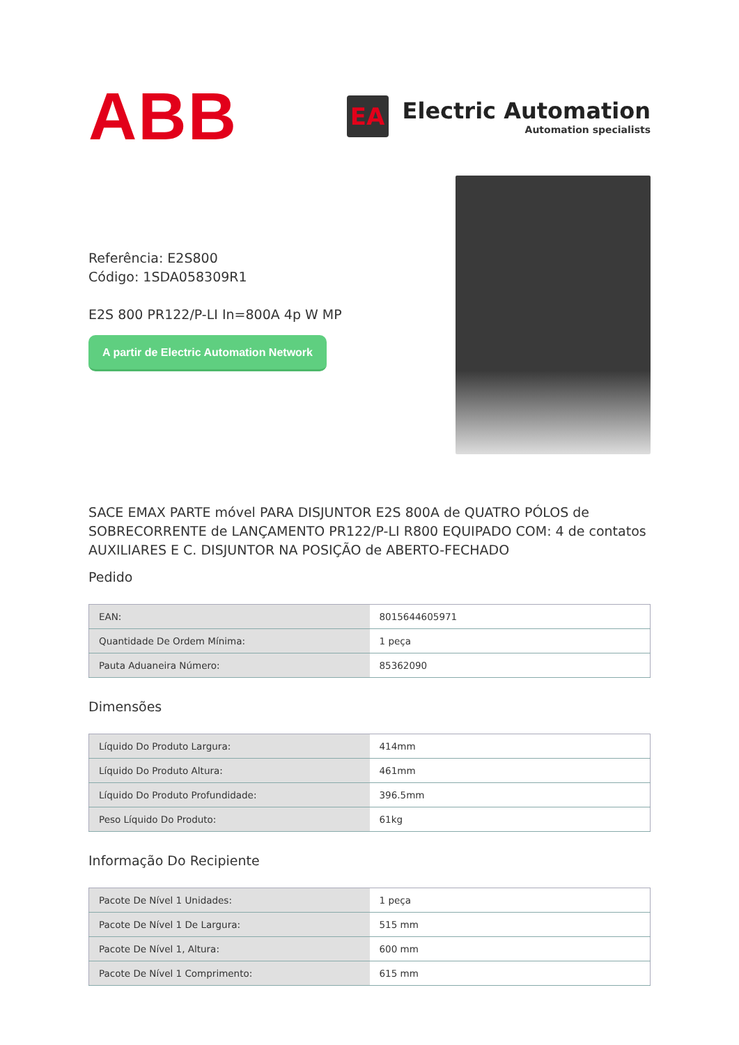ABB
EA
Electric Automation
Automation specialists
Referência: E2S800
Código: 1SDA058309R1
E2S 800 PR122/P-LI In=800A 4p W MP
A partir de Electric Automation Network
SACE EMAX PARTE móvel PARA DISJUNTOR E2S 800A de QUATRO PÓLOS de SOBRECORRENTE de LANÇAMENTO PR122/P-LI R800 EQUIPADO COM: 4 de contatos AUXILIARES E C. DISJUNTOR NA POSIÇÃO de ABERTO-FECHADO
Pedido
| EAN: | 8015644605971 |
| Quantidade De Ordem Mínima: | 1 peça |
| Pauta Aduaneira Número: | 85362090 |
Dimensões
| Líquido Do Produto Largura: | 414mm |
| Líquido Do Produto Altura: | 461mm |
| Líquido Do Produto Profundidade: | 396.5mm |
| Peso Líquido Do Produto: | 61kg |
Informação Do Recipiente
| Pacote De Nível 1 Unidades: | 1 peça |
| Pacote De Nível 1 De Largura: | 515 mm |
| Pacote De Nível 1, Altura: | 600 mm |
| Pacote De Nível 1 Comprimento: | 615 mm |